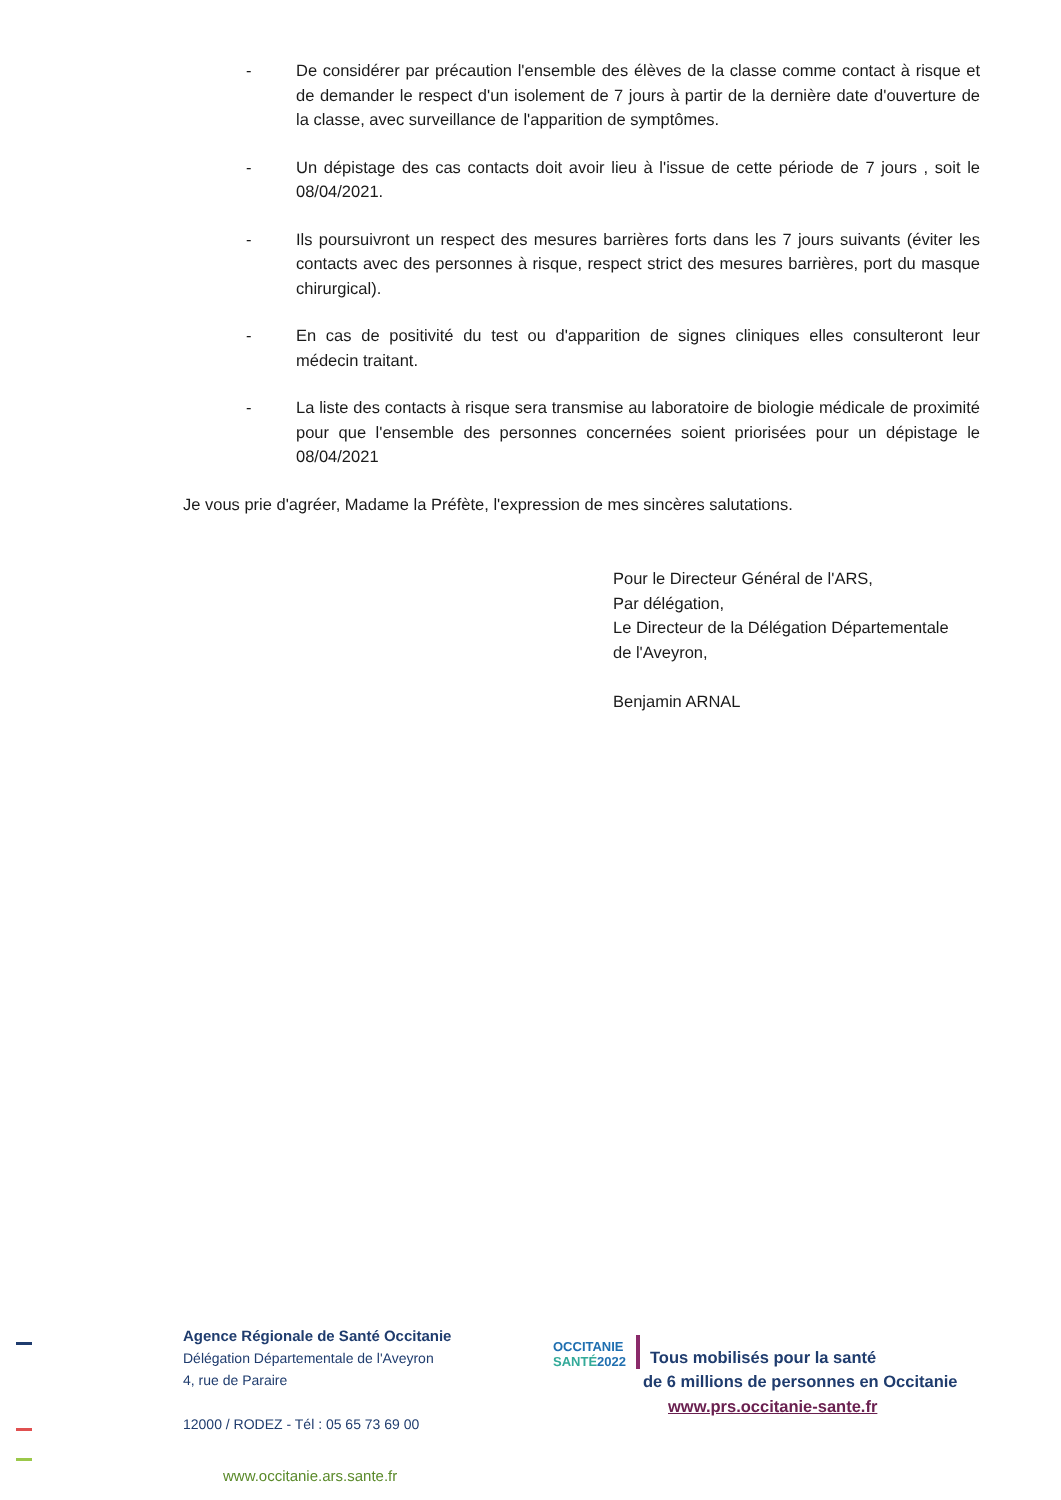- De considérer par précaution l'ensemble des élèves de la classe comme contact à risque et de demander le respect d'un isolement de 7 jours à partir de la dernière date d'ouverture de la classe, avec surveillance de l'apparition de symptômes.
- Un dépistage des cas contacts doit avoir lieu à l'issue de cette période de 7 jours , soit le 08/04/2021.
- Ils poursuivront un respect des mesures barrières forts dans les 7 jours suivants (éviter les contacts avec des personnes à risque, respect strict des mesures barrières, port du masque chirurgical).
- En cas de positivité du test ou d'apparition de signes cliniques elles consulteront leur médecin traitant.
- La liste des contacts à risque sera transmise au laboratoire de biologie médicale de proximité pour que l'ensemble des personnes concernées soient priorisées pour un dépistage le 08/04/2021
Je vous prie d'agréer, Madame la Préfète, l'expression de mes sincères salutations.
Pour le Directeur Général de l'ARS,
Par délégation,
Le Directeur de la Délégation Départementale
de l'Aveyron,
Benjamin ARNAL
Agence Régionale de Santé Occitanie
Délégation Départementale de l'Aveyron
4, rue de Paraire
12000 / RODEZ - Tél : 05 65 73 69 00
www.occitanie.ars.sante.fr
OCCITANIE
SANTÉ2022
Tous mobilisés pour la santé
de 6 millions de personnes en Occitanie
www.prs.occitanie-sante.fr